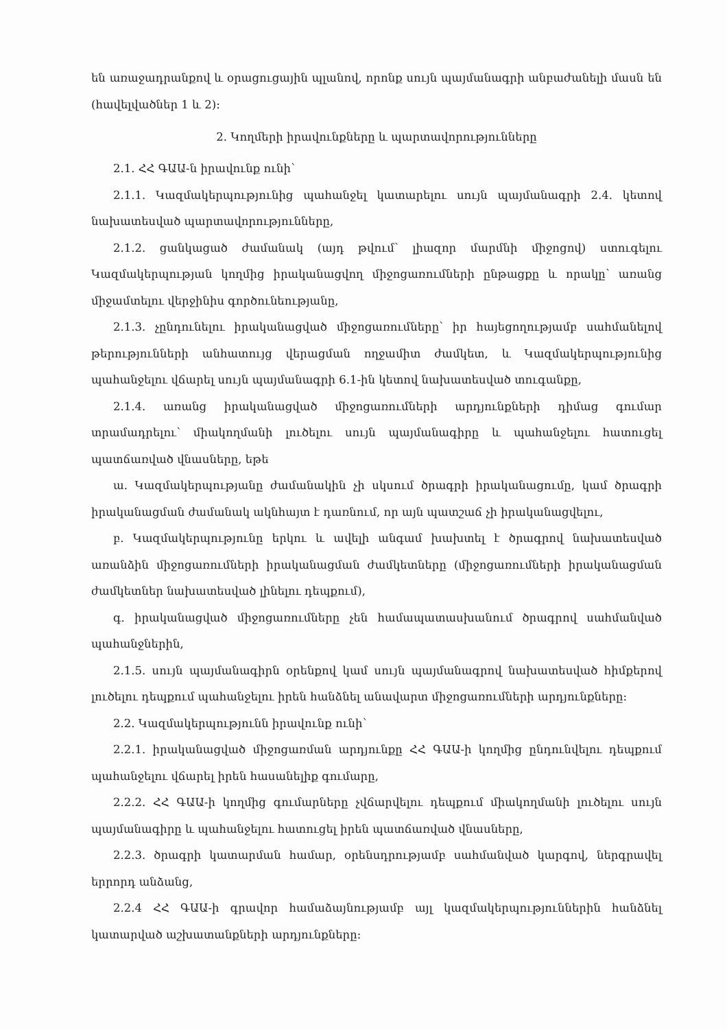են առաջադրանքով և օրացուցային պլանով, որոնք սույն պայմանագրի անբաժանելի մասն են (հավելվածներ 1 և 2):
2. Կողմերի իրավունքները և պարտավորությունները
2.1. ՀՀ ԳԱԱ-ն իրավունք ունի՝
2.1.1. Կազմակերպությունից պահանջել կատարելու սույն պայմանագրի 2.4. կետով նախատեսված պարտավորությունները,
2.1.2. ցանկացած ժամանակ (այդ թվում՝ լիազոր մարմնի միջոցով) ստուգելու Կազմակերպության կողմից իրականացվող միջոցառումների ընթացքը և որակը՝ առանց միջամտելու վերջինիս գործունեությանը,
2.1.3. չընդունելու իրականացված միջոցառումները՝ իր հայեցողությամբ սահմանելով թերությունների անհատույց վերացման ողջամիտ ժամկետ, և Կազմակերպությունից պահանջելու վճարել սույն պայմանագրի 6.1-ին կետով նախատեսված տուգանքը,
2.1.4. առանց իրականացված միջոցառումների արդյունքների դիմաց գումար տրամադրելու՝ միակողմանի լուծելու սույն պայմանագիրը և պահանջելու հատուցել պատճառված վնասները, եթե
ա. Կազմակերպությանը ժամանակին չի սկսում ծրագրի իրականացումը, կամ ծրագրի իրականացման ժամանակ ակնհայտ է դառնում, որ այն պատշաճ չի իրականացվելու,
բ. Կազմակերպությունը երկու և ավելի անգամ խախտել է ծրագրով նախատեսված առանձին միջոցառումների իրականացման ժամկետները (միջոցառումների իրականացման ժամկետներ նախատեսված լինելու դեպքում),
գ. իրականացված միջոցառումները չեն համապատասխանում ծրագրով սահմանված պահանջներին,
2.1.5. սույն պայմանագիրն օրենքով կամ սույն պայմանագրով նախատեսված հիմքերով լուծելու դեպքում պահանջելու իրեն հանձնել անավարտ միջոցառումների արդյունքները:
2.2. Կազմակերպությունն իրավունք ունի՝
2.2.1. իրականացված միջոցառման արդյունքը ՀՀ ԳԱԱ-ի կողմից ընդունվելու դեպքում պահանջելու վճարել իրեն հասանելիք գումարը,
2.2.2. ՀՀ ԳԱԱ-ի կողմից գումարները չվճարվելու դեպքում միակողմանի լուծելու սույն պայմանագիրը և պահանջելու հատուցել իրեն պատճառված վնասները,
2.2.3. ծրագրի կատարման համար, օրենսդրությամբ սահմանված կարգով, ներգրավել երրորդ անձանց,
2.2.4 ՀՀ ԳԱԱ-ի գրավոր համաձայնությամբ այլ կազմակերպություններին հանձնել կատարված աշխատանքների արդյունքները: